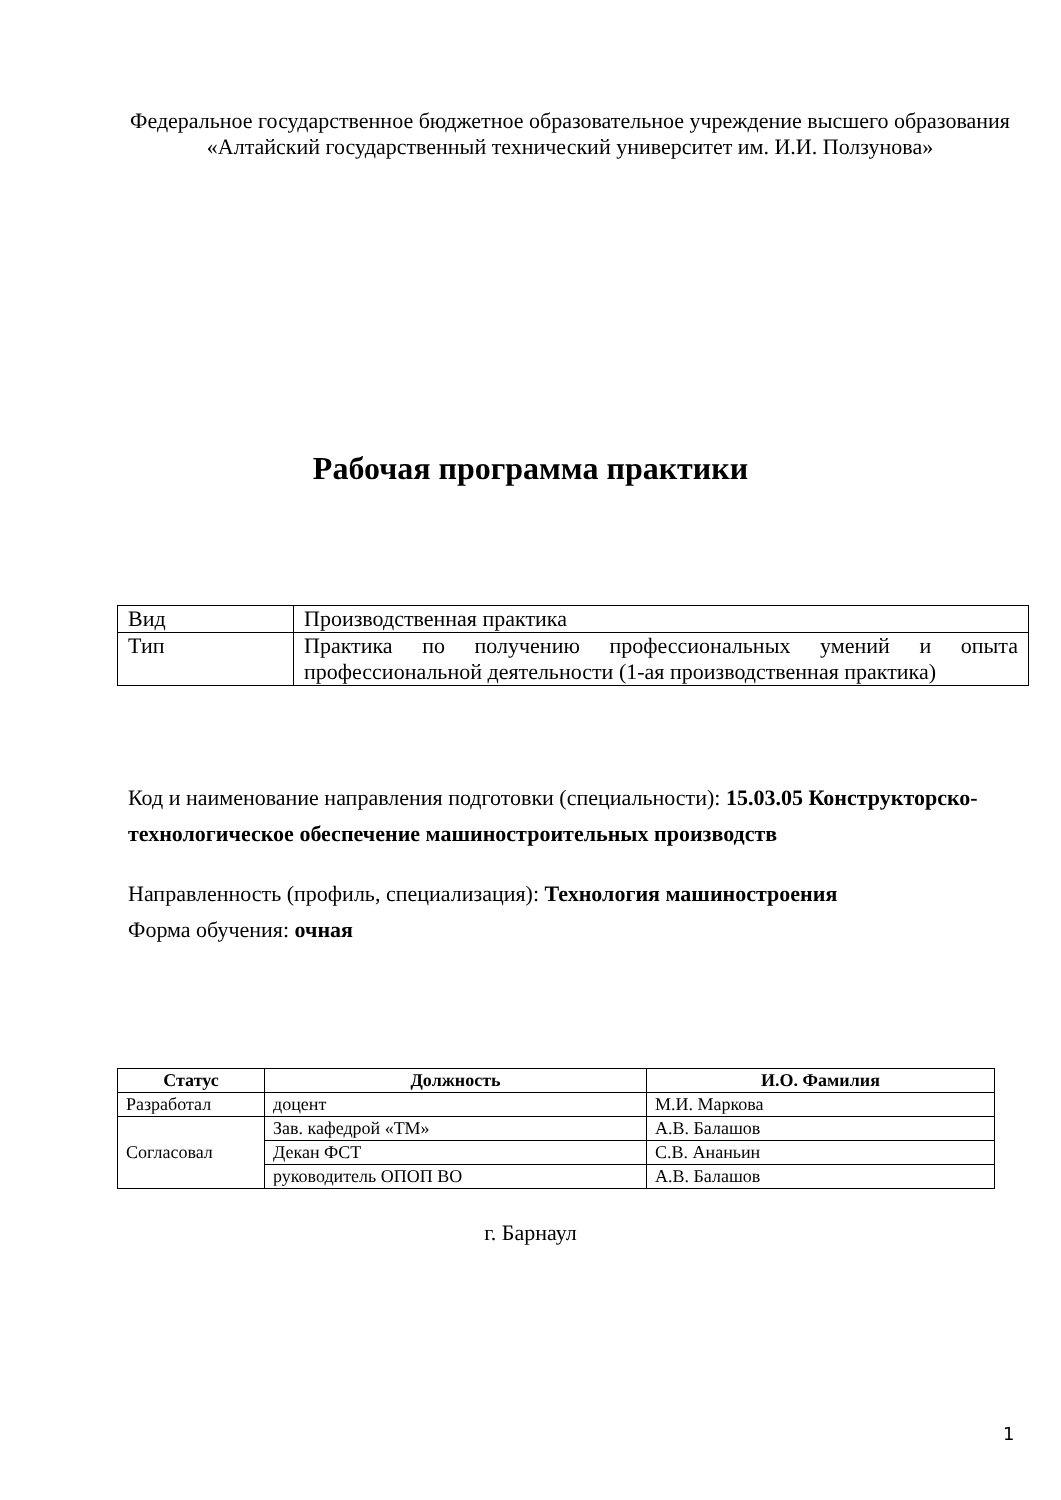Федеральное государственное бюджетное образовательное учреждение высшего образования
«Алтайский государственный технический университет им. И.И. Ползунова»
Рабочая программа практики
| Вид | Производственная практика |
| Тип | Практика по получению профессиональных умений и опыта профессиональной деятельности (1-ая производственная практика) |
Код и наименование направления подготовки (специальности): 15.03.05 Конструкторско-технологическое обеспечение машиностроительных производств
Направленность (профиль, специализация): Технология машиностроения
Форма обучения: очная
| Статус | Должность | И.О. Фамилия |
| --- | --- | --- |
| Разработал | доцент | М.И. Маркова |
| Согласовал | Зав. кафедрой «ТМ» | А.В. Балашов |
| | Декан ФСТ | С.В. Ананьин |
| | руководитель ОПОП ВО | А.В. Балашов |
г. Барнаул
1